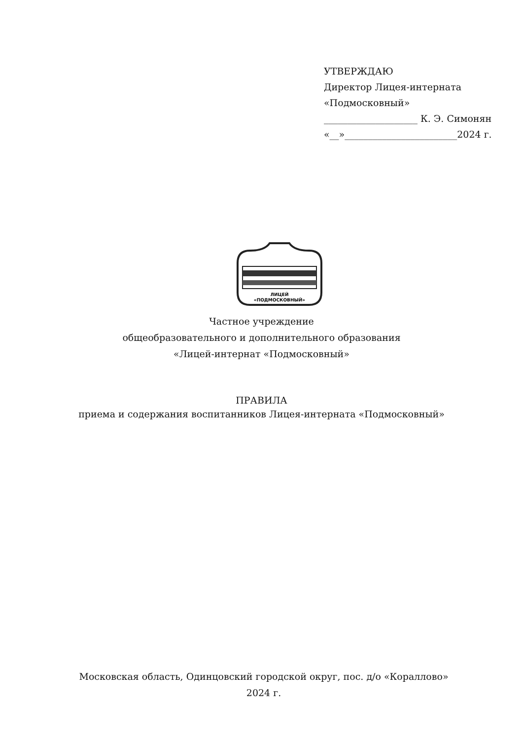УТВЕРЖДАЮ
Директор Лицея-интерната
«Подмосковный»
____________________ К. Э. Симонян
«__»________________________2024 г.
ЛИЦЕЙ
«ПОДМОСКОВНЫЙ»
Частное учреждение
общеобразовательного и дополнительного образования
«Лицей-интернат «Подмосковный»
ПРАВИЛА
приема и содержания воспитанников Лицея-интерната «Подмосковный»
Московская область, Одинцовский городской округ, пос. д/о «Кораллово»
2024 г.